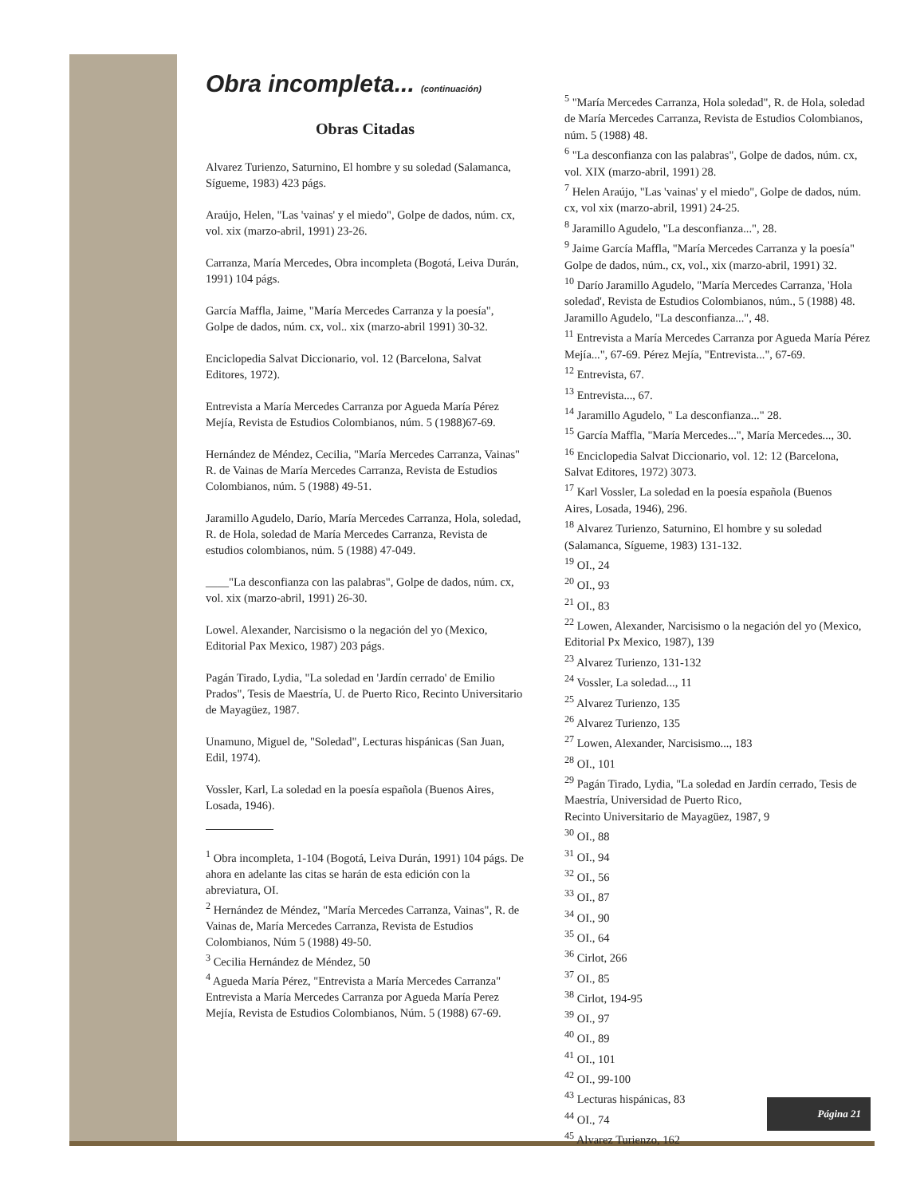Obra incompleta... (continuación)
Obras Citadas
Alvarez Turienzo, Saturnino, El hombre y su soledad (Salamanca, Sígueme, 1983) 423 págs.
Araújo, Helen, "Las 'vainas' y el miedo", Golpe de dados, núm. cx, vol. xix (marzo-abril, 1991) 23-26.
Carranza, María Mercedes, Obra incompleta (Bogotá, Leiva Durán, 1991) 104 págs.
García Maffla, Jaime, "María Mercedes Carranza y la poesía", Golpe de dados, núm. cx, vol.. xix (marzo-abril 1991) 30-32.
Enciclopedia Salvat Diccionario, vol. 12 (Barcelona, Salvat Editores, 1972).
Entrevista a María Mercedes Carranza por Agueda María Pérez Mejía, Revista de Estudios Colombianos, núm. 5 (1988)67-69.
Hernández de Méndez, Cecilia, "María Mercedes Carranza, Vainas" R. de Vainas de María Mercedes Carranza, Revista de Estudios Colombianos, núm. 5 (1988) 49-51.
Jaramillo Agudelo, Darío, María Mercedes Carranza, Hola, soledad, R. de Hola, soledad de María Mercedes Carranza, Revista de estudios colombianos, núm. 5 (1988) 47-049.
____"La desconfianza con las palabras", Golpe de dados, núm. cx, vol. xix (marzo-abril, 1991) 26-30.
Lowel. Alexander, Narcisismo o la negación del yo (Mexico, Editorial Pax Mexico, 1987) 203 págs.
Pagán Tirado, Lydia, "La soledad en 'Jardín cerrado' de Emilio Prados", Tesis de Maestría, U. de Puerto Rico, Recinto Universitario de Mayagüez, 1987.
Unamuno, Miguel de, "Soledad", Lecturas hispánicas (San Juan, Edil, 1974).
Vossler, Karl, La soledad en la poesía española (Buenos Aires, Losada, 1946).
<sup>1</sup> Obra incompleta, 1-104 (Bogotá, Leiva Durán, 1991) 104 págs. De ahora en adelante las citas se harán de esta edición con la abreviatura, OI.
<sup>2</sup> Hernández de Méndez, "María Mercedes Carranza, Vainas", R. de Vainas de, María Mercedes Carranza, Revista de Estudios Colombianos, Núm 5 (1988) 49-50.
<sup>3</sup> Cecilia Hernández de Méndez, 50
<sup>4</sup> Agueda María Pérez, "Entrevista a María Mercedes Carranza" Entrevista a María Mercedes Carranza por Agueda María Perez Mejía, Revista de Estudios Colombianos, Núm. 5 (1988) 67-69.
<sup>5</sup> "María Mercedes Carranza, Hola soledad", R. de Hola, soledad de María Mercedes Carranza, Revista de Estudios Colombianos, núm. 5 (1988) 48.
<sup>6</sup> "La desconfianza con las palabras", Golpe de dados, núm. cx, vol. XIX (marzo-abril, 1991) 28.
<sup>7</sup> Helen Araújo, "Las 'vainas' y el miedo", Golpe de dados, núm. cx, vol xix (marzo-abril, 1991) 24-25.
<sup>8</sup> Jaramillo Agudelo, "La desconfianza...", 28.
<sup>9</sup> Jaime García Maffla, "María Mercedes Carranza y la poesía" Golpe de dados, núm., cx, vol., xix (marzo-abril, 1991) 32.
<sup>10</sup> Darío Jaramillo Agudelo, "María Mercedes Carranza, 'Hola soledad', Revista de Estudios Colombianos, núm., 5 (1988) 48. Jaramillo Agudelo, "La desconfianza...", 48.
<sup>11</sup> Entrevista a María Mercedes Carranza por Agueda María Pérez Mejía...", 67-69. Pérez Mejía, "Entrevista...", 67-69.
<sup>12</sup> Entrevista, 67.
<sup>13</sup> Entrevista..., 67.
<sup>14</sup> Jaramillo Agudelo, " La desconfianza..." 28.
<sup>15</sup> García Maffla, "María Mercedes...", María Mercedes..., 30.
<sup>16</sup> Enciclopedia Salvat Diccionario, vol. 12: 12 (Barcelona,
Salvat Editores, 1972) 3073.
<sup>17</sup> Karl Vossler, La soledad en la poesía española (Buenos
Aires, Losada, 1946), 296.
<sup>18</sup> Alvarez Turienzo, Saturnino, El hombre y su soledad (Salamanca, Sígueme, 1983) 131-132.
<sup>19</sup> OI., 24
<sup>20</sup> OI., 93
<sup>21</sup> OI., 83
<sup>22</sup> Lowen, Alexander, Narcisismo o la negación del yo (Mexico, Editorial Px Mexico, 1987), 139
<sup>23</sup> Alvarez Turienzo, 131-132
<sup>24</sup> Vossler, La soledad..., 11
<sup>25</sup> Alvarez Turienzo, 135
<sup>26</sup> Alvarez Turienzo, 135
<sup>27</sup> Lowen, Alexander, Narcisismo..., 183
<sup>28</sup> OI., 101
<sup>29</sup> Pagán Tirado, Lydia, "La soledad en Jardín cerrado, Tesis de Maestría, Universidad de Puerto Rico,
Recinto Universitario de Mayagüez, 1987, 9
<sup>30</sup> OI., 88
<sup>31</sup> OI., 94
<sup>32</sup> OI., 56
<sup>33</sup> OI., 87
<sup>34</sup> OI., 90
<sup>35</sup> OI., 64
<sup>36</sup> Cirlot, 266
<sup>37</sup> OI., 85
<sup>38</sup> Cirlot, 194-95
<sup>39</sup> OI., 97
<sup>40</sup> OI., 89
<sup>41</sup> OI., 101
<sup>42</sup> OI., 99-100
<sup>43</sup> Lecturas hispánicas, 83
<sup>44</sup> OI., 74
<sup>45</sup> Alvarez Turienzo, 162
Página 21